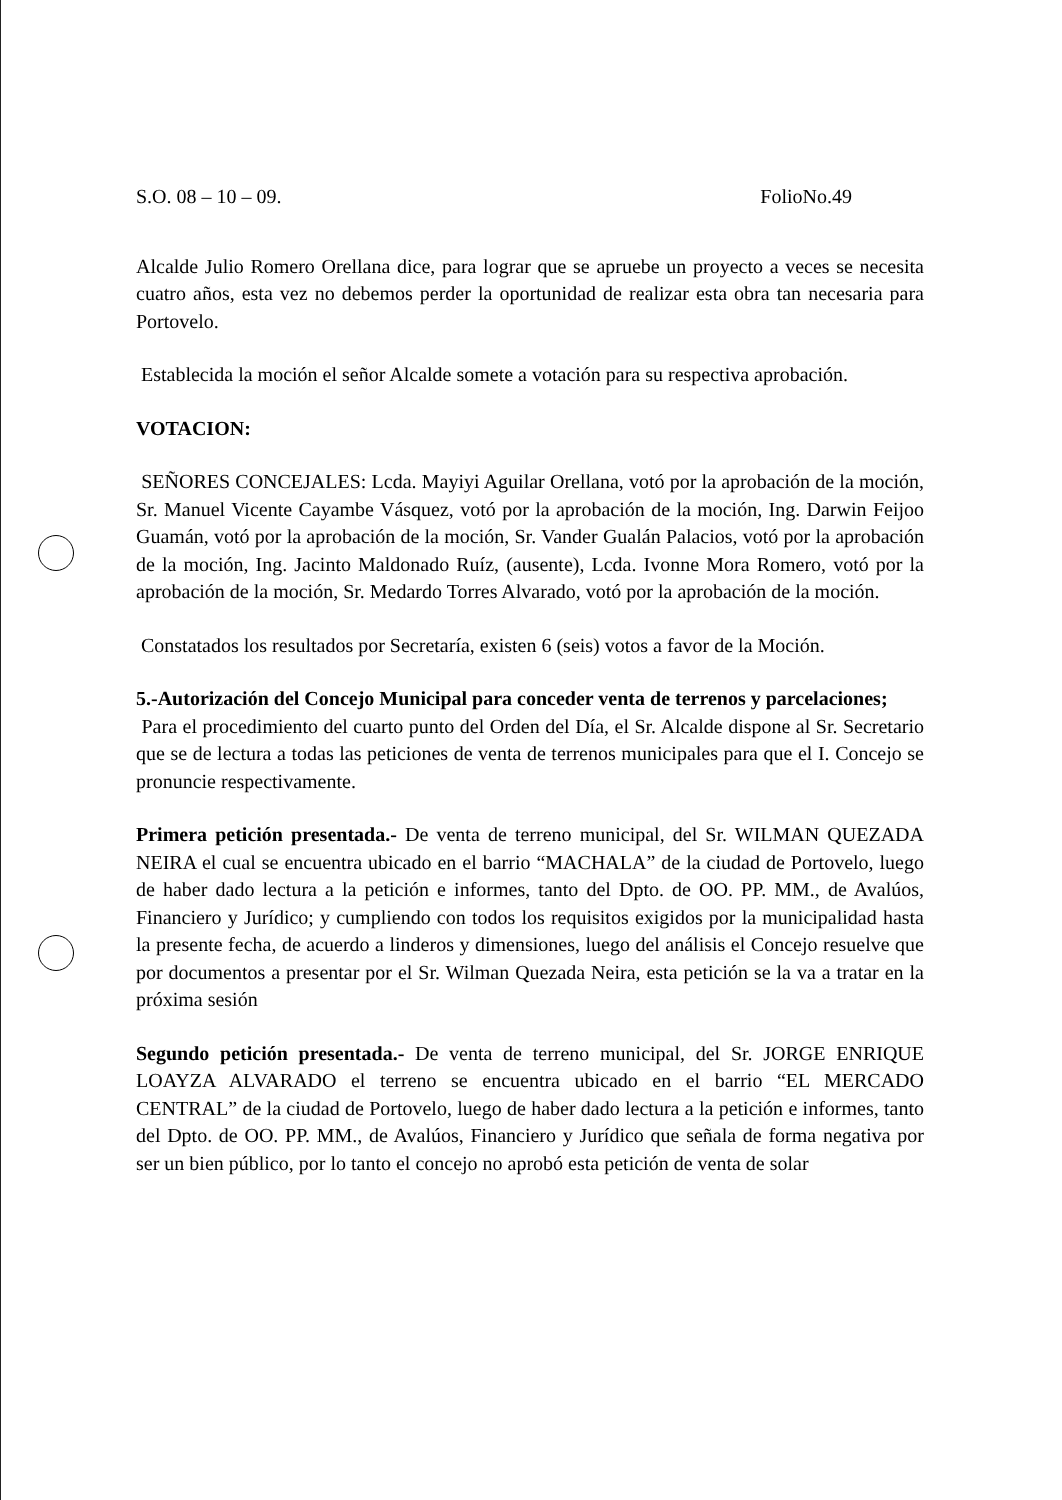S.O. 08 – 10 – 09. FolioNo.49
Alcalde Julio Romero Orellana dice, para lograr que se apruebe un proyecto a veces se necesita cuatro años, esta vez no debemos perder la oportunidad de realizar esta obra tan necesaria para Portovelo.
Establecida la moción el señor Alcalde somete a votación para su respectiva aprobación.
VOTACION:
SEÑORES CONCEJALES: Lcda. Mayiyi Aguilar Orellana, votó por la aprobación de la moción, Sr. Manuel Vicente Cayambe Vásquez, votó por la aprobación de la moción, Ing. Darwin Feijoo Guamán, votó por la aprobación de la moción, Sr. Vander Gualán Palacios, votó por la aprobación de la moción, Ing. Jacinto Maldonado Ruíz, (ausente), Lcda. Ivonne Mora Romero, votó por la aprobación de la moción, Sr. Medardo Torres Alvarado, votó por la aprobación de la moción.
Constatados los resultados por Secretaría, existen 6 (seis) votos a favor de la Moción.
5.-Autorización del Concejo Municipal para conceder venta de terrenos y parcelaciones;
Para el procedimiento del cuarto punto del Orden del Día, el Sr. Alcalde dispone al Sr. Secretario que se de lectura a todas las peticiones de venta de terrenos municipales para que el I. Concejo se pronuncie respectivamente.
Primera petición presentada.- De venta de terreno municipal, del Sr. WILMAN QUEZADA NEIRA el cual se encuentra ubicado en el barrio “MACHALA” de la ciudad de Portovelo, luego de haber dado lectura a la petición e informes, tanto del Dpto. de OO. PP. MM., de Avalúos, Financiero y Jurídico; y cumpliendo con todos los requisitos exigidos por la municipalidad hasta la presente fecha, de acuerdo a linderos y dimensiones, luego del análisis el Concejo resuelve que por documentos a presentar por el Sr. Wilman Quezada Neira, esta petición se la va a tratar en la próxima sesión
Segundo petición presentada.- De venta de terreno municipal, del Sr. JORGE ENRIQUE LOAYZA ALVARADO el terreno se encuentra ubicado en el barrio “EL MERCADO CENTRAL” de la ciudad de Portovelo, luego de haber dado lectura a la petición e informes, tanto del Dpto. de OO. PP. MM., de Avalúos, Financiero y Jurídico que señala de forma negativa por ser un bien público, por lo tanto el concejo no aprobó esta petición de venta de solar